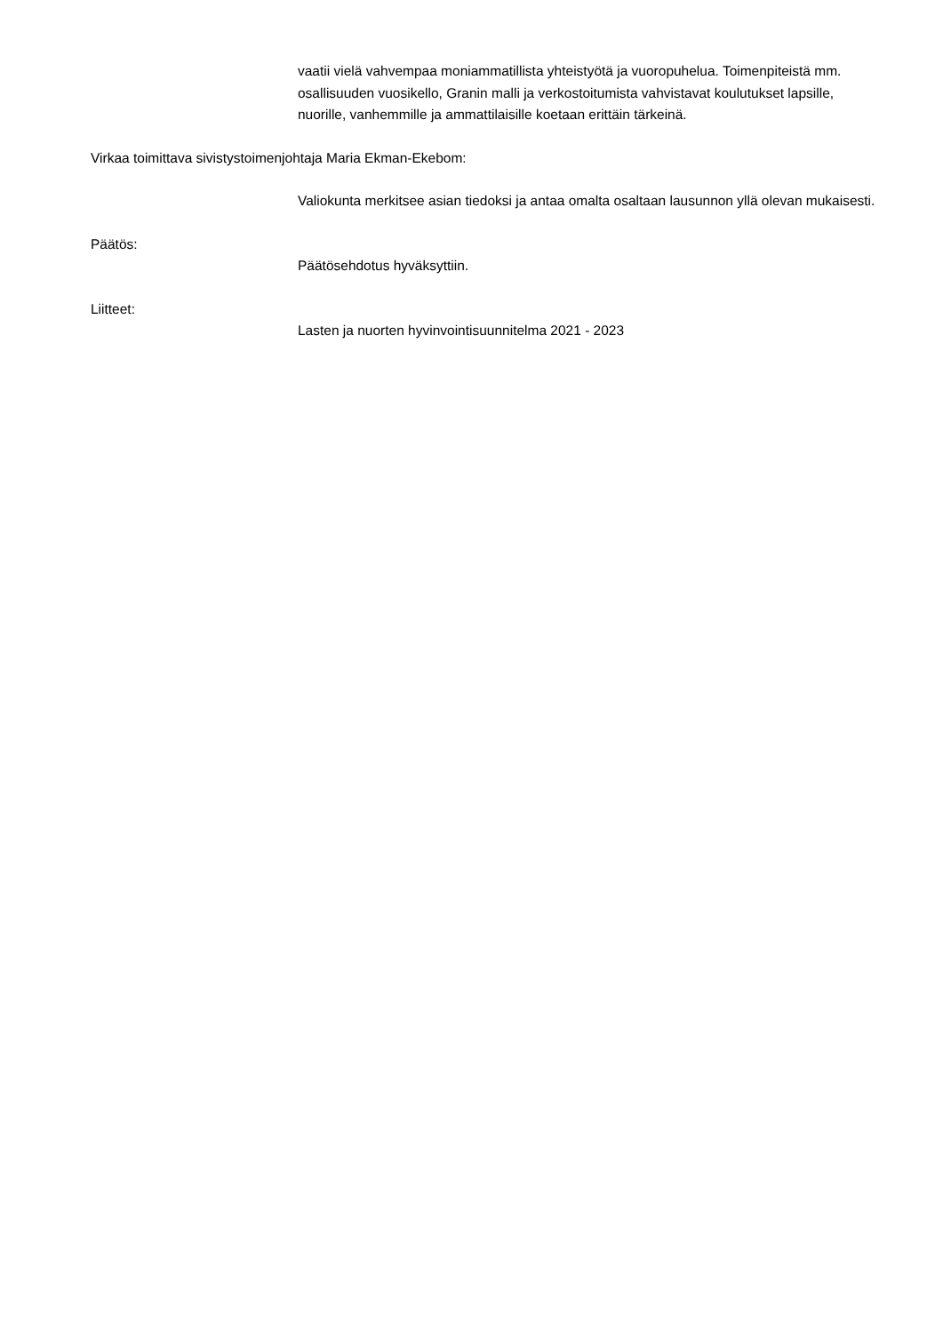vaatii vielä vahvempaa moniammatillista yhteistyötä ja vuoropuhelua. Toimenpiteistä mm. osallisuuden vuosikello, Granin malli ja verkostoitumista vahvistavat koulutukset lapsille, nuorille, vanhemmille ja ammattilaisille koetaan erittäin tärkeinä.
Virkaa toimittava sivistystoimenjohtaja Maria Ekman-Ekebom:
Valiokunta merkitsee asian tiedoksi ja antaa omalta osaltaan lausunnon yllä olevan mukaisesti.
Päätös:
Päätösehdotus hyväksyttiin.
Liitteet:
Lasten ja nuorten hyvinvointisuunnitelma 2021 - 2023